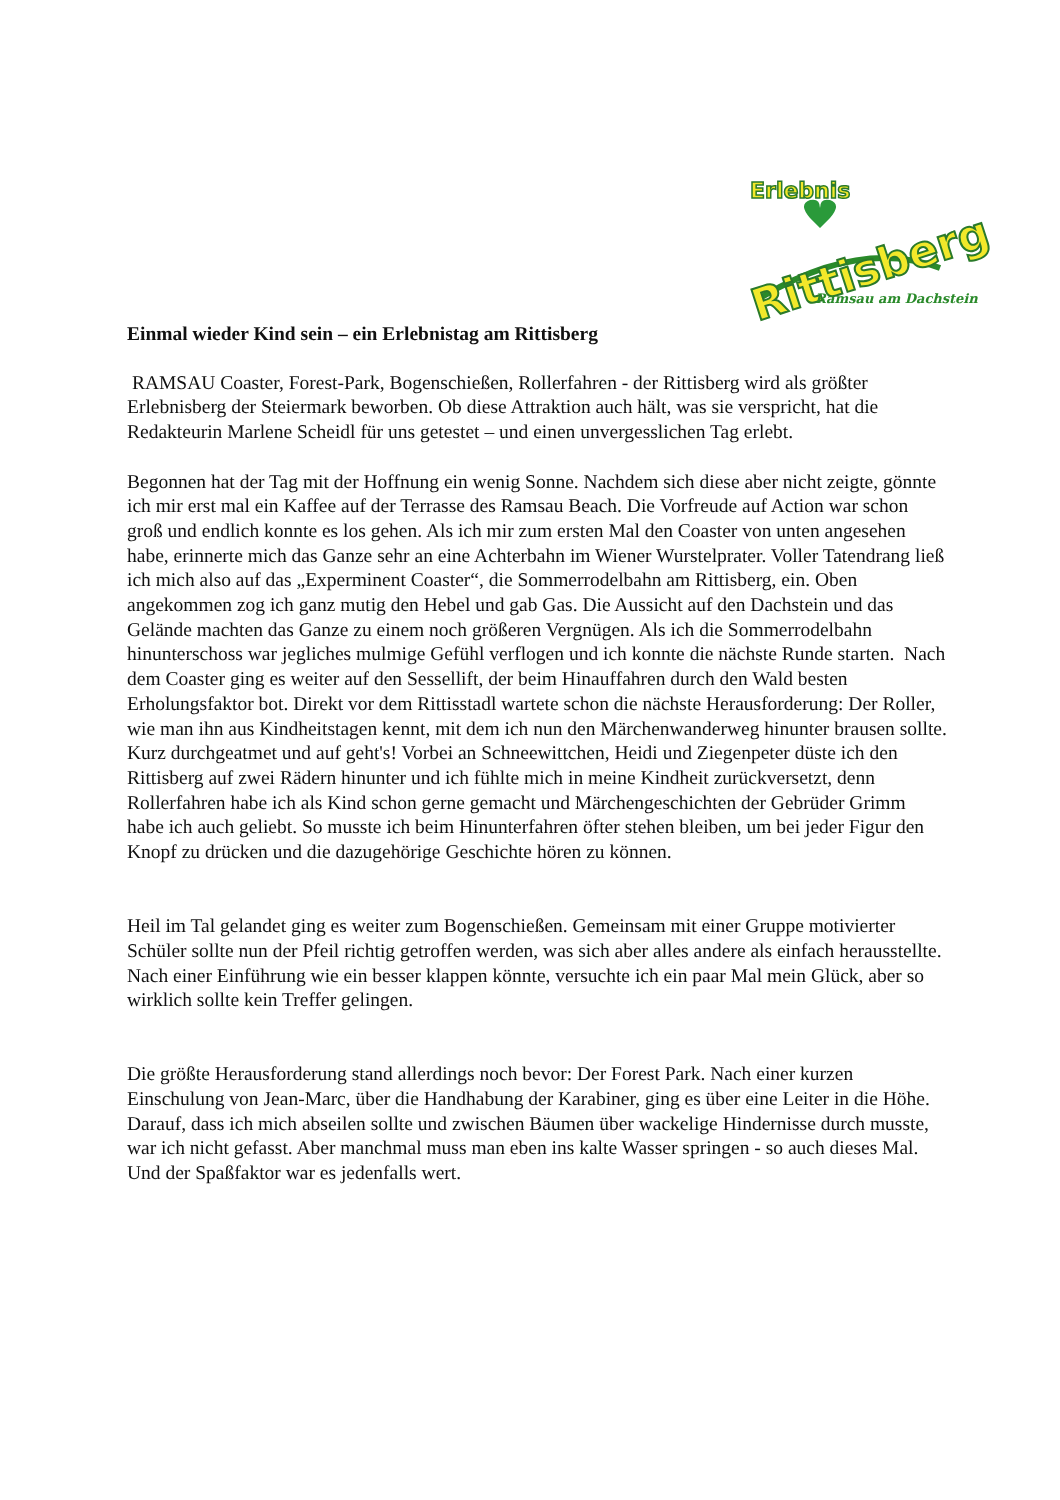Erlebnis
Rittisberg
Ramsau am Dachstein
Einmal wieder Kind sein – ein Erlebnistag am Rittisberg
RAMSAU Coaster, Forest-Park, Bogenschießen, Rollerfahren - der Rittisberg wird als größter Erlebnisberg der Steiermark beworben. Ob diese Attraktion auch hält, was sie verspricht, hat die Redakteurin Marlene Scheidl für uns getestet – und einen unvergesslichen Tag erlebt.
Begonnen hat der Tag mit der Hoffnung ein wenig Sonne. Nachdem sich diese aber nicht zeigte, gönnte ich mir erst mal ein Kaffee auf der Terrasse des Ramsau Beach. Die Vorfreude auf Action war schon groß und endlich konnte es los gehen. Als ich mir zum ersten Mal den Coaster von unten angesehen habe, erinnerte mich das Ganze sehr an eine Achterbahn im Wiener Wurstelprater. Voller Tatendrang ließ ich mich also auf das „Experminent Coaster“, die Sommerrodelbahn am Rittisberg, ein. Oben angekommen zog ich ganz mutig den Hebel und gab Gas. Die Aussicht auf den Dachstein und das Gelände machten das Ganze zu einem noch größeren Vergnügen. Als ich die Sommerrodelbahn hinunterschoss war jegliches mulmige Gefühl verflogen und ich konnte die nächste Runde starten. Nach dem Coaster ging es weiter auf den Sessellift, der beim Hinauffahren durch den Wald besten Erholungsfaktor bot. Direkt vor dem Rittisstadl wartete schon die nächste Herausforderung: Der Roller, wie man ihn aus Kindheitstagen kennt, mit dem ich nun den Märchenwanderweg hinunter brausen sollte. Kurz durchgeatmet und auf geht's! Vorbei an Schneewittchen, Heidi und Ziegenpeter düste ich den Rittisberg auf zwei Rädern hinunter und ich fühlte mich in meine Kindheit zurückversetzt, denn Rollerfahren habe ich als Kind schon gerne gemacht und Märchengeschichten der Gebrüder Grimm habe ich auch geliebt. So musste ich beim Hinunterfahren öfter stehen bleiben, um bei jeder Figur den Knopf zu drücken und die dazugehörige Geschichte hören zu können.
Heil im Tal gelandet ging es weiter zum Bogenschießen. Gemeinsam mit einer Gruppe motivierter Schüler sollte nun der Pfeil richtig getroffen werden, was sich aber alles andere als einfach herausstellte. Nach einer Einführung wie ein besser klappen könnte, versuchte ich ein paar Mal mein Glück, aber so wirklich sollte kein Treffer gelingen.
Die größte Herausforderung stand allerdings noch bevor: Der Forest Park. Nach einer kurzen Einschulung von Jean-Marc, über die Handhabung der Karabiner, ging es über eine Leiter in die Höhe. Darauf, dass ich mich abseilen sollte und zwischen Bäumen über wackelige Hindernisse durch musste, war ich nicht gefasst. Aber manchmal muss man eben ins kalte Wasser springen - so auch dieses Mal. Und der Spaßfaktor war es jedenfalls wert.